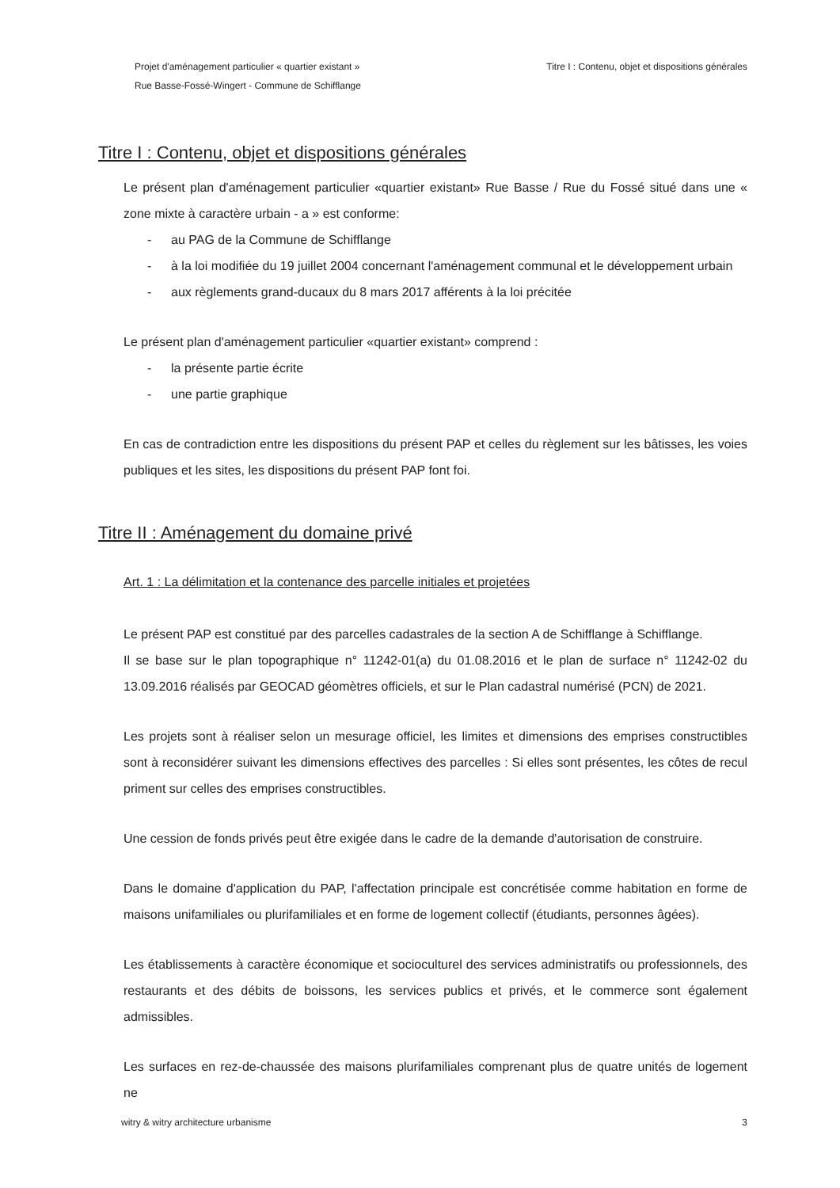Projet d'aménagement particulier « quartier existant »
Rue Basse-Fossé-Wingert - Commune de Schifflange
Titre I : Contenu, objet et dispositions générales
Titre I : Contenu, objet et dispositions générales
Le présent plan d'aménagement particulier «quartier existant» Rue Basse / Rue du Fossé situé dans une « zone mixte à caractère urbain - a » est conforme:
- au PAG de la Commune de Schifflange
- à la loi modifiée du 19 juillet 2004 concernant l'aménagement communal et le développement urbain
- aux règlements grand-ducaux du 8 mars 2017 afférents à la loi précitée
Le présent plan d'aménagement particulier «quartier existant» comprend :
- la présente partie écrite
- une partie graphique
En cas de contradiction entre les dispositions du présent PAP et celles du règlement sur les bâtisses, les voies publiques et les sites, les dispositions du présent PAP font foi.
Titre II : Aménagement du domaine privé
Art. 1 : La délimitation et la contenance des parcelle initiales et projetées
Le présent PAP est constitué par des parcelles cadastrales de la section A de Schifflange à Schifflange.
Il se base sur le plan topographique n° 11242-01(a) du 01.08.2016 et le plan de surface n° 11242-02 du 13.09.2016 réalisés par GEOCAD géomètres officiels, et sur le Plan cadastral numérisé (PCN) de 2021.
Les projets sont à réaliser selon un mesurage officiel, les limites et dimensions des emprises constructibles sont à reconsidérer suivant les dimensions effectives des parcelles : Si elles sont présentes, les côtes de recul priment sur celles des emprises constructibles.
Une cession de fonds privés peut être exigée dans le cadre de la demande d'autorisation de construire.
Dans le domaine d'application du PAP, l'affectation principale est concrétisée comme habitation en forme de maisons unifamiliales ou plurifamiliales et en forme de logement collectif (étudiants, personnes âgées).
Les établissements à caractère économique et socioculturel des services administratifs ou professionnels, des restaurants et des débits de boissons, les services publics et privés, et le commerce sont également admissibles.
Les surfaces en rez-de-chaussée des maisons plurifamiliales comprenant plus de quatre unités de logement ne
witry & witry architecture urbanisme
3